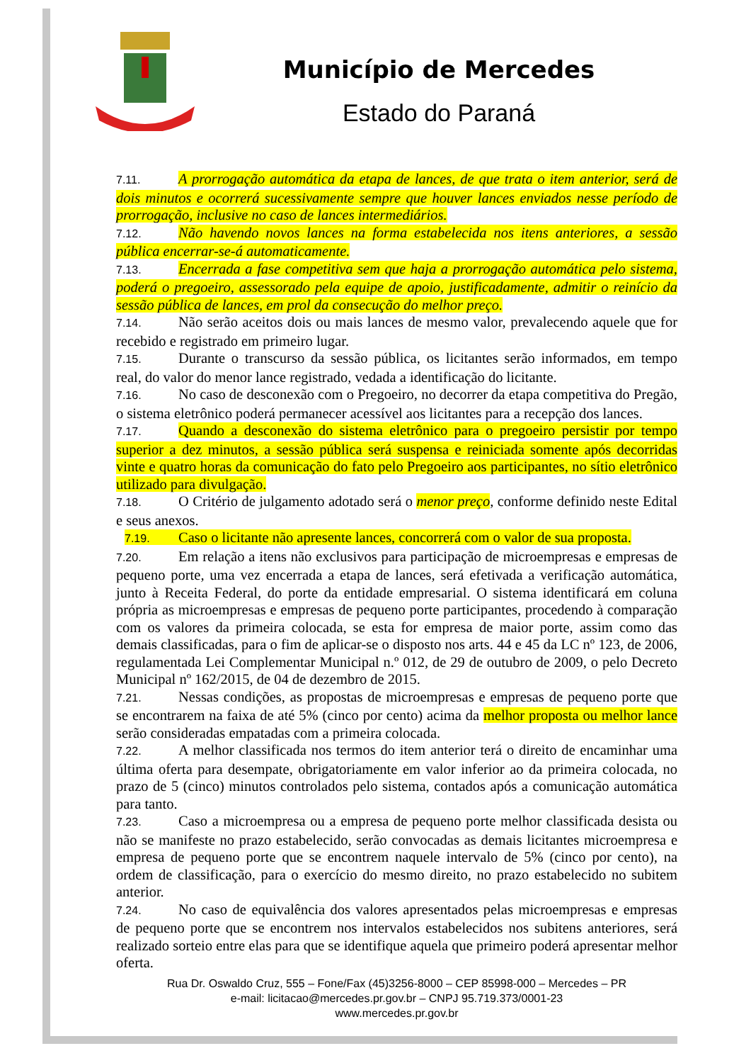Município de Mercedes
Estado do Paraná
7.11. A prorrogação automática da etapa de lances, de que trata o item anterior, será de dois minutos e ocorrerá sucessivamente sempre que houver lances enviados nesse período de prorrogação, inclusive no caso de lances intermediários.
7.12. Não havendo novos lances na forma estabelecida nos itens anteriores, a sessão pública encerrar-se-á automaticamente.
7.13. Encerrada a fase competitiva sem que haja a prorrogação automática pelo sistema, poderá o pregoeiro, assessorado pela equipe de apoio, justificadamente, admitir o reinício da sessão pública de lances, em prol da consecução do melhor preço.
7.14. Não serão aceitos dois ou mais lances de mesmo valor, prevalecendo aquele que for recebido e registrado em primeiro lugar.
7.15. Durante o transcurso da sessão pública, os licitantes serão informados, em tempo real, do valor do menor lance registrado, vedada a identificação do licitante.
7.16. No caso de desconexão com o Pregoeiro, no decorrer da etapa competitiva do Pregão, o sistema eletrônico poderá permanecer acessível aos licitantes para a recepção dos lances.
7.17. Quando a desconexão do sistema eletrônico para o pregoeiro persistir por tempo superior a dez minutos, a sessão pública será suspensa e reiniciada somente após decorridas vinte e quatro horas da comunicação do fato pelo Pregoeiro aos participantes, no sítio eletrônico utilizado para divulgação.
7.18. O Critério de julgamento adotado será o menor preço, conforme definido neste Edital e seus anexos.
7.19. Caso o licitante não apresente lances, concorrerá com o valor de sua proposta.
7.20. Em relação a itens não exclusivos para participação de microempresas e empresas de pequeno porte, uma vez encerrada a etapa de lances, será efetivada a verificação automática, junto à Receita Federal, do porte da entidade empresarial. O sistema identificará em coluna própria as microempresas e empresas de pequeno porte participantes, procedendo à comparação com os valores da primeira colocada, se esta for empresa de maior porte, assim como das demais classificadas, para o fim de aplicar-se o disposto nos arts. 44 e 45 da LC nº 123, de 2006, regulamentada Lei Complementar Municipal n.º 012, de 29 de outubro de 2009, o pelo Decreto Municipal nº 162/2015, de 04 de dezembro de 2015.
7.21. Nessas condições, as propostas de microempresas e empresas de pequeno porte que se encontrarem na faixa de até 5% (cinco por cento) acima da melhor proposta ou melhor lance serão consideradas empatadas com a primeira colocada.
7.22. A melhor classificada nos termos do item anterior terá o direito de encaminhar uma última oferta para desempate, obrigatoriamente em valor inferior ao da primeira colocada, no prazo de 5 (cinco) minutos controlados pelo sistema, contados após a comunicação automática para tanto.
7.23. Caso a microempresa ou a empresa de pequeno porte melhor classificada desista ou não se manifeste no prazo estabelecido, serão convocadas as demais licitantes microempresa e empresa de pequeno porte que se encontrem naquele intervalo de 5% (cinco por cento), na ordem de classificação, para o exercício do mesmo direito, no prazo estabelecido no subitem anterior.
7.24. No caso de equivalência dos valores apresentados pelas microempresas e empresas de pequeno porte que se encontrem nos intervalos estabelecidos nos subitens anteriores, será realizado sorteio entre elas para que se identifique aquela que primeiro poderá apresentar melhor oferta.
Rua Dr. Oswaldo Cruz, 555 – Fone/Fax (45)3256-8000 – CEP 85998-000 – Mercedes – PR
e-mail: licitacao@mercedes.pr.gov.br – CNPJ 95.719.373/0001-23
www.mercedes.pr.gov.br